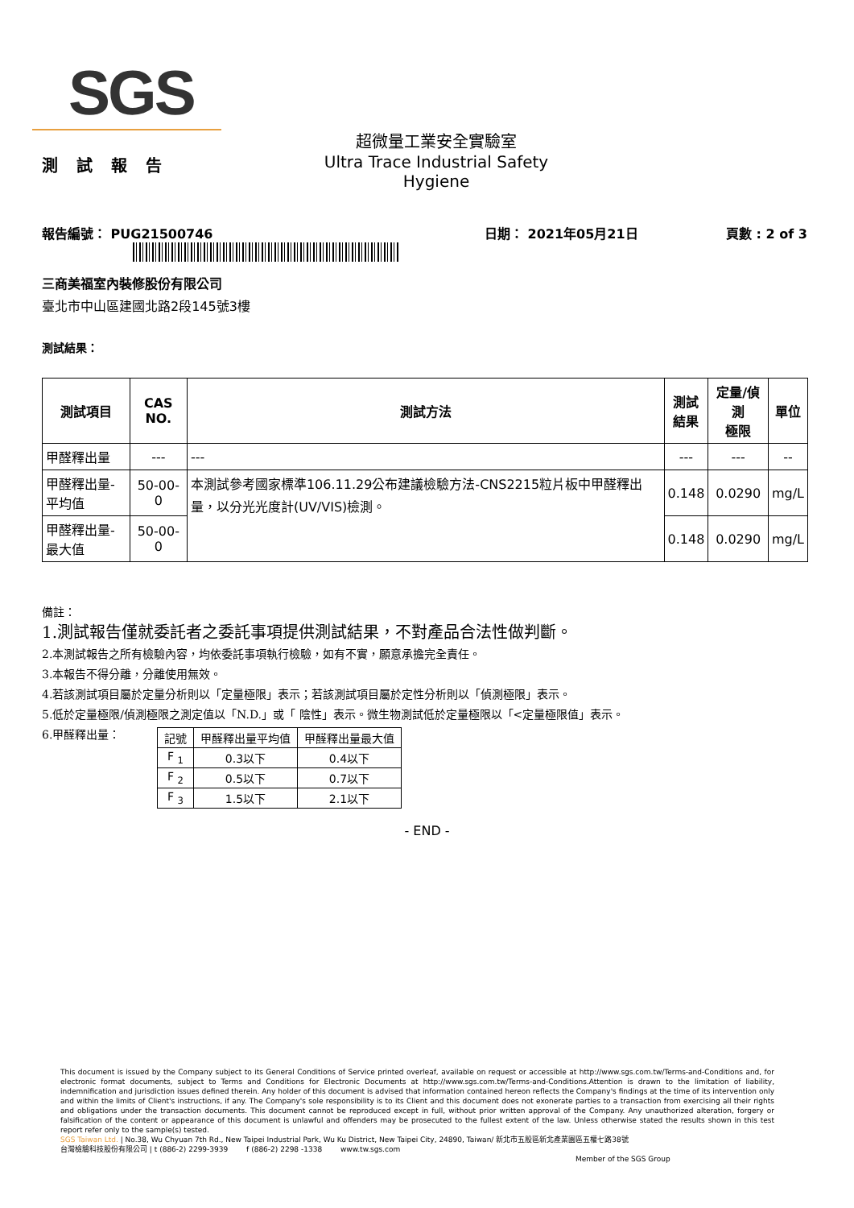SGS
測 試 報 告
超微量工業安全實驗室
Ultra Trace Industrial Safety Hygiene
報告編號： PUG21500746 日期： 2021年05月21日 頁數 : 2 of 3
三商美福室內裝修股份有限公司
臺北市中山區建國北路2段145號3樓
測試結果：
| 測試項目 | CAS NO. | 測試方法 | 測試 結果 | 定量/偵測 極限 | 單位 |
| --- | --- | --- | --- | --- | --- |
| 甲醛釋出量 | --- | --- | --- | --- | -- |
| 甲醛釋出量-平均值 | 50-00-0 | 本測試參考國家標準106.11.29公布建議檢驗方法-CNS2215粒片板中甲醛釋出量，以分光光度計(UV/VIS)檢測。 | 0.148 | 0.0290 | mg/L |
| 甲醛釋出量-最大值 | 50-00-0 | | 0.148 | 0.0290 | mg/L |
備註：
1.測試報告僅就委託者之委託事項提供測試結果，不對產品合法性做判斷。
2.本測試報告之所有檢驗內容，均依委託事項執行檢驗，如有不實，願意承擔完全責任。
3.本報告不得分離，分離使用無效。
4.若該測試項目屬於定量分析則以「定量極限」表示；若該測試項目屬於定性分析則以「偵測極限」表示。
5.低於定量極限/偵測極限之測定值以「N.D.」或「 陰性」表示。微生物測試低於定量極限以「<定量極限值」表示。
6.甲醛釋出量：
| 記號 | 甲醛釋出量平均值 | 甲醛釋出量最大值 |
| F <sub>1</sub> | 0.3以下 | 0.4以下 |
| F <sub>2</sub> | 0.5以下 | 0.7以下 |
| F <sub>3</sub> | 1.5以下 | 2.1以下 |
- END -
This document is issued by the Company subject to its General Conditions of Service printed overleaf, available on request or accessible at http://www.sgs.com.tw/Terms-and-Conditions and, for electronic format documents, subject to Terms and Conditions for Electronic Documents at http://www.sgs.com.tw/Terms-and-Conditions.Attention is drawn to the limitation of liability, indemnification and jurisdiction issues defined therein. Any holder of this document is advised that information contained hereon reflects the Company's findings at the time of its intervention only and within the limits of Client's instructions, if any. The Company's sole responsibility is to its Client and this document does not exonerate parties to a transaction from exercising all their rights and obligations under the transaction documents. This document cannot be reproduced except in full, without prior written approval of the Company. Any unauthorized alteration, forgery or falsification of the content or appearance of this document is unlawful and offenders may be prosecuted to the fullest extent of the law. Unless otherwise stated the results shown in this test report refer only to the sample(s) tested.
SGS Taiwan Ltd. | No.38, Wu Chyuan 7th Rd., New Taipei Industrial Park, Wu Ku District, New Taipei City, 24890, Taiwan/ 新北市五股區新北產業園區五權七路38號
台灣檢驗科技股份有限公司 | t (886-2) 2299-3939 f (886-2) 2298 -1338 www.tw.sgs.com
Member of the SGS Group